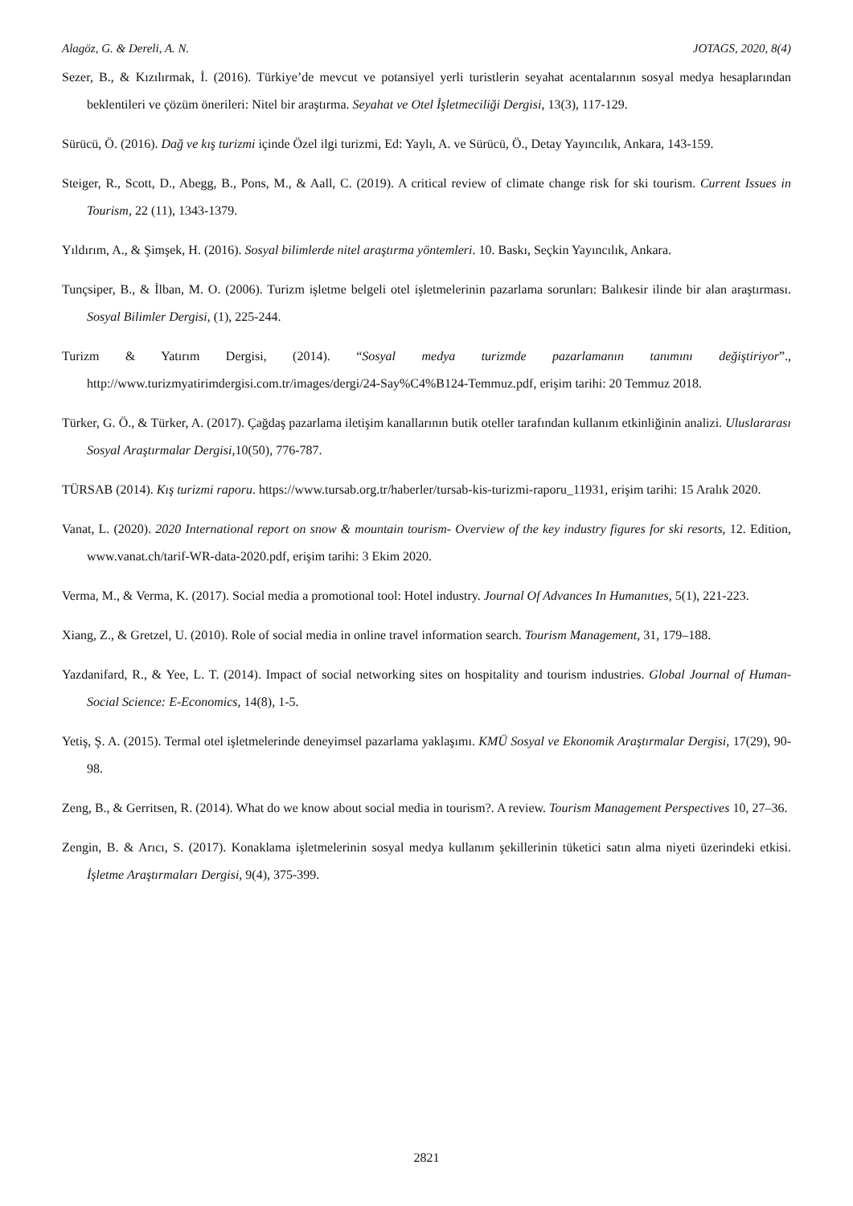Alagöz, G. & Dereli, A. N. JOTAGS, 2020, 8(4)
Sezer, B., & Kızılırmak, İ. (2016). Türkiye’de mevcut ve potansiyel yerli turistlerin seyahat acentalarının sosyal medya hesaplarından beklentileri ve çözüm önerileri: Nitel bir araştırma. Seyahat ve Otel İşletmeciliği Dergisi, 13(3), 117-129.
Sürücü, Ö. (2016). Dağ ve kış turizmi içinde Özel ilgi turizmi, Ed: Yaylı, A. ve Sürücü, Ö., Detay Yayıncılık, Ankara, 143-159.
Steiger, R., Scott, D., Abegg, B., Pons, M., & Aall, C. (2019). A critical review of climate change risk for ski tourism. Current Issues in Tourism, 22 (11), 1343-1379.
Yıldırım, A., & Şimşek, H. (2016). Sosyal bilimlerde nitel araştırma yöntemleri. 10. Baskı, Seçkin Yayıncılık, Ankara.
Tunçsiper, B., & İlban, M. O. (2006). Turizm işletme belgeli otel işletmelerinin pazarlama sorunları: Balıkesir ilinde bir alan araştırması. Sosyal Bilimler Dergisi, (1), 225-244.
Turizm & Yatırım Dergisi, (2014). “Sosyal medya turizmde pazarlamanın tanımını değiştiriyor”., http://www.turizmyatirimdergisi.com.tr/images/dergi/24-Say%C4%B124-Temmuz.pdf, erişim tarihi: 20 Temmuz 2018.
Türker, G. Ö., & Türker, A. (2017). Çağdaş pazarlama iletişim kanallarının butik oteller tarafından kullanım etkinliğinin analizi. Uluslararası Sosyal Araştırmalar Dergisi, 10(50), 776-787.
TÜRSAB (2014). Kış turizmi raporu. https://www.tursab.org.tr/haberler/tursab-kis-turizmi-raporu_11931, erişim tarihi: 15 Aralık 2020.
Vanat, L. (2020). 2020 International report on snow & mountain tourism- Overview of the key industry figures for ski resorts, 12. Edition, www.vanat.ch/tarif-WR-data-2020.pdf, erişim tarihi: 3 Ekim 2020.
Verma, M., & Verma, K. (2017). Social media a promotional tool: Hotel industry. Journal Of Advances In Humanıtıes, 5(1), 221-223.
Xiang, Z., & Gretzel, U. (2010). Role of social media in online travel information search. Tourism Management, 31, 179–188.
Yazdanifard, R., & Yee, L. T. (2014). Impact of social networking sites on hospitality and tourism industries. Global Journal of Human-Social Science: E-Economics, 14(8), 1-5.
Yetiş, Ş. A. (2015). Termal otel işletmelerinde deneyimsel pazarlama yaklaşımı. KMÜ Sosyal ve Ekonomik Araştırmalar Dergisi, 17(29), 90-98.
Zeng, B., & Gerritsen, R. (2014). What do we know about social media in tourism?. A review. Tourism Management Perspectives 10, 27–36.
Zengin, B. & Arıcı, S. (2017). Konaklama işletmelerinin sosyal medya kullanım şekillerinin tüketici satın alma niyeti üzerindeki etkisi. İşletme Araştırmaları Dergisi, 9(4), 375-399.
2821